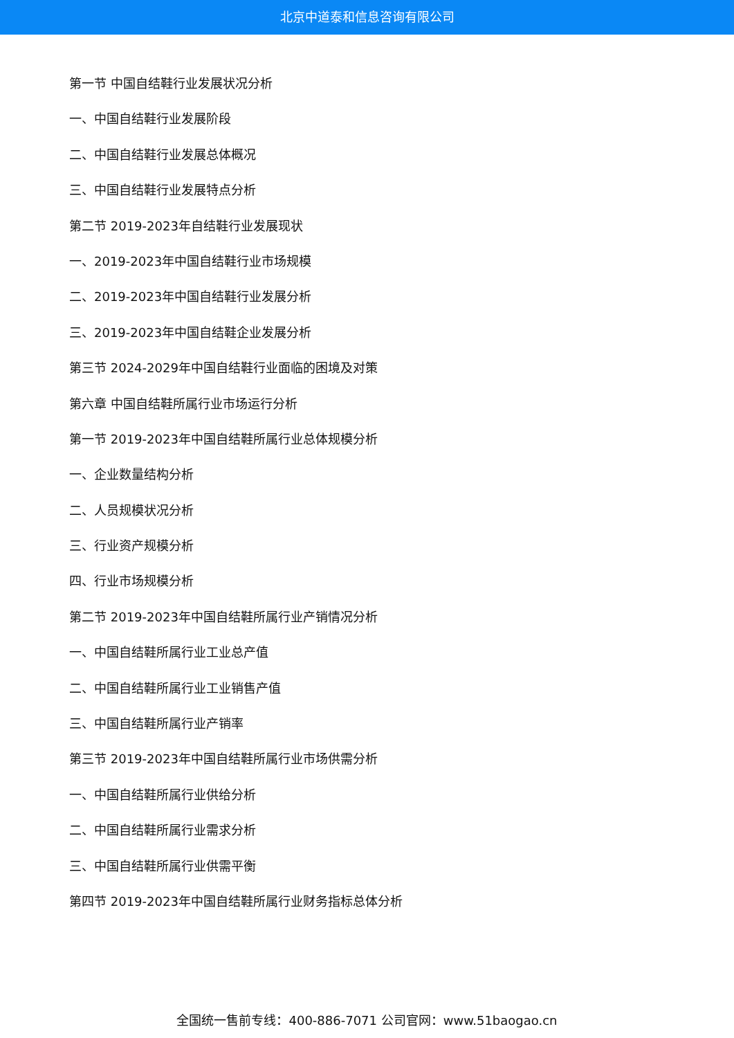北京中道泰和信息咨询有限公司
第一节 中国自结鞋行业发展状况分析
一、中国自结鞋行业发展阶段
二、中国自结鞋行业发展总体概况
三、中国自结鞋行业发展特点分析
第二节 2019-2023年自结鞋行业发展现状
一、2019-2023年中国自结鞋行业市场规模
二、2019-2023年中国自结鞋行业发展分析
三、2019-2023年中国自结鞋企业发展分析
第三节 2024-2029年中国自结鞋行业面临的困境及对策
第六章 中国自结鞋所属行业市场运行分析
第一节 2019-2023年中国自结鞋所属行业总体规模分析
一、企业数量结构分析
二、人员规模状况分析
三、行业资产规模分析
四、行业市场规模分析
第二节 2019-2023年中国自结鞋所属行业产销情况分析
一、中国自结鞋所属行业工业总产值
二、中国自结鞋所属行业工业销售产值
三、中国自结鞋所属行业产销率
第三节 2019-2023年中国自结鞋所属行业市场供需分析
一、中国自结鞋所属行业供给分析
二、中国自结鞋所属行业需求分析
三、中国自结鞋所属行业供需平衡
第四节 2019-2023年中国自结鞋所属行业财务指标总体分析
全国统一售前专线：400-886-7071 公司官网：www.51baogao.cn